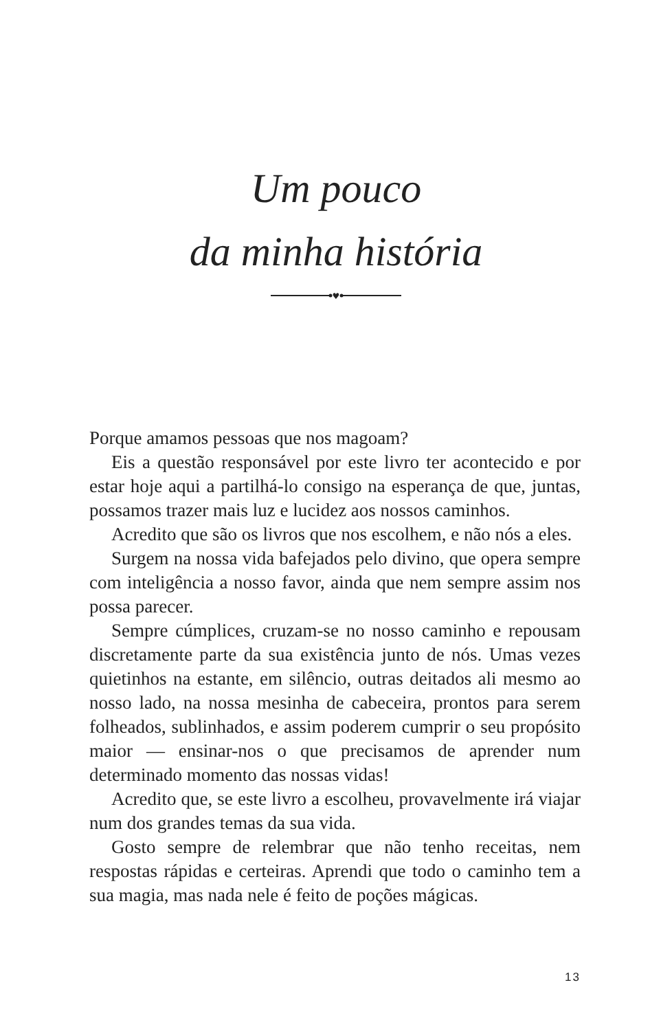Um pouco
da minha história
♥
Porque amamos pessoas que nos magoam?
Eis a questão responsável por este livro ter acontecido e por estar hoje aqui a partilhá-lo consigo na esperança de que, juntas, possamos trazer mais luz e lucidez aos nossos caminhos.
Acredito que são os livros que nos escolhem, e não nós a eles.
Surgem na nossa vida bafejados pelo divino, que opera sempre com inteligência a nosso favor, ainda que nem sempre assim nos possa parecer.
Sempre cúmplices, cruzam-se no nosso caminho e repousam discretamente parte da sua existência junto de nós. Umas vezes quietinhos na estante, em silêncio, outras deitados ali mesmo ao nosso lado, na nossa mesinha de cabeceira, prontos para serem folheados, sublinhados, e assim poderem cumprir o seu propósito maior — ensinar-nos o que precisamos de aprender num determinado momento das nossas vidas!
Acredito que, se este livro a escolheu, provavelmente irá viajar num dos grandes temas da sua vida.
Gosto sempre de relembrar que não tenho receitas, nem respostas rápidas e certeiras. Aprendi que todo o caminho tem a sua magia, mas nada nele é feito de poções mágicas.
13